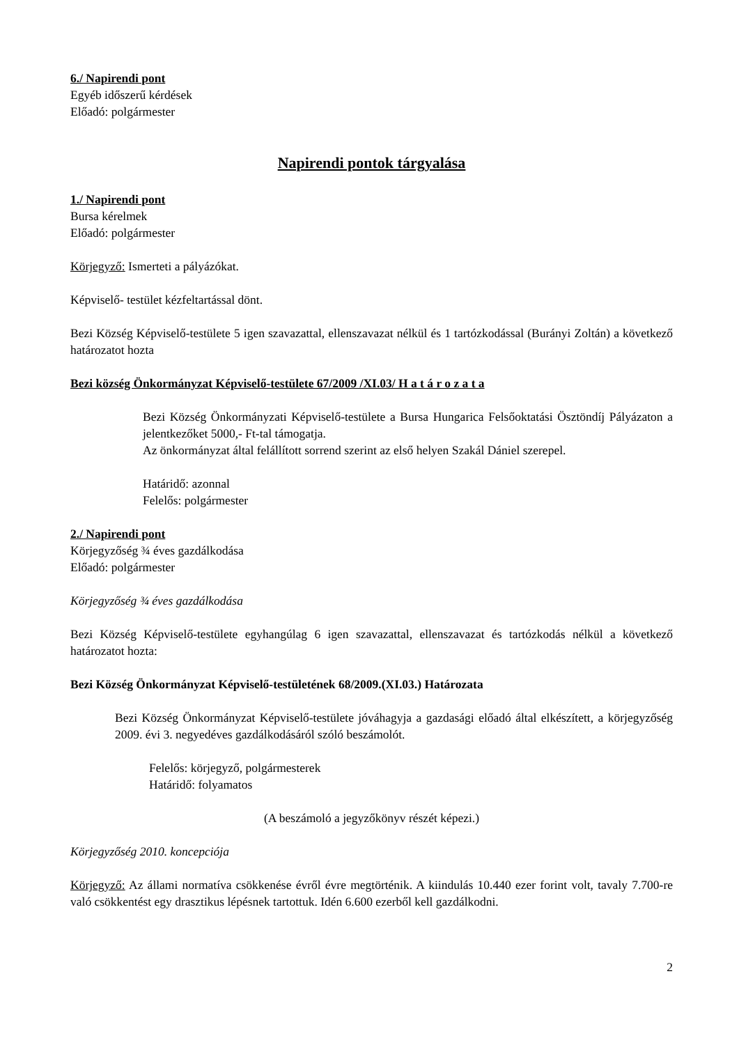6./ Napirendi pont
Egyéb időszerű kérdések
Előadó: polgármester
Napirendi pontok tárgyalása
1./ Napirendi pont
Bursa kérelmek
Előadó: polgármester
Körjegyző: Ismerteti a pályázókat.
Képviselő- testület kézfeltartással dönt.
Bezi Község Képviselő-testülete 5 igen szavazattal, ellenszavazat nélkül és 1 tartózkodással (Burányi Zoltán) a következő határozatot hozta
Bezi község Önkormányzat Képviselő-testülete 67/2009 /XI.03/ H a t á r o z a t a
Bezi Község Önkormányzati Képviselő-testülete a Bursa Hungarica Felsőoktatási Ösztöndíj Pályázaton a jelentkezőket 5000,- Ft-tal támogatja.
Az önkormányzat által felállított sorrend szerint az első helyen Szakál Dániel szerepel.
Határidő: azonnal
Felelős: polgármester
2./ Napirendi pont
Körjegyzőség ¾ éves gazdálkodása
Előadó: polgármester
Körjegyzőség ¾ éves gazdálkodása
Bezi Község Képviselő-testülete egyhangúlag 6 igen szavazattal, ellenszavazat és tartózkodás nélkül a következő határozatot hozta:
Bezi Község Önkormányzat Képviselő-testületének 68/2009.(XI.03.) Határozata
Bezi Község Önkormányzat Képviselő-testülete jóváhagyja a gazdasági előadó által elkészített, a körjegyzőség 2009. évi 3. negyedéves gazdálkodásáról szóló beszámolót.
Felelős: körjegyző, polgármesterek
Határidő: folyamatos
(A beszámoló a jegyzőkönyv részét képezi.)
Körjegyzőség 2010. koncepciója
Körjegyző: Az állami normatíva csökkenése évről évre megtörténik. A kiindulás 10.440 ezer forint volt, tavaly 7.700-re való csökkentést egy drasztikus lépésnek tartottuk. Idén 6.600 ezerből kell gazdálkodni.
2